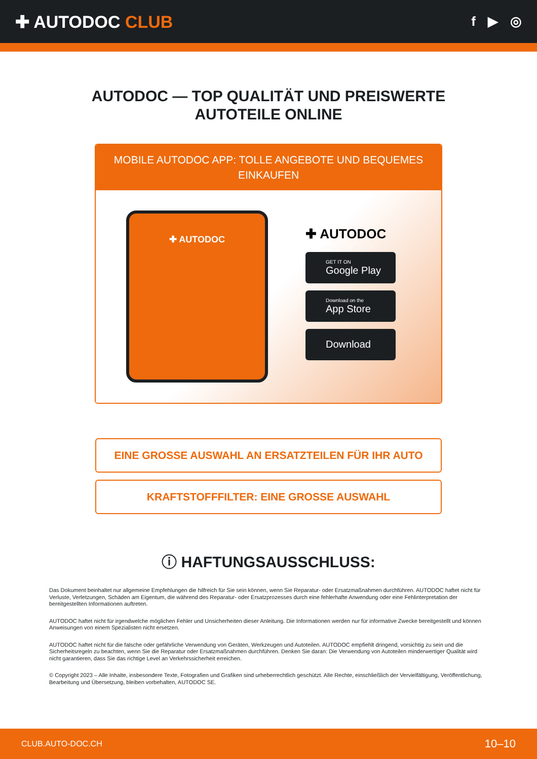✚ AUTODOC CLUB
f ▶ ◎
AUTODOC — TOP QUALITÄT UND PREISWERTE
AUTOTEILE ONLINE
MOBILE AUTODOC APP: TOLLE ANGEBOTE UND BEQUEMES EINKAUFEN
✚ AUTODOC
✚ AUTODOC
GET IT ON
Google Play
Download on the
App Store
Download
EINE GROSSE AUSWAHL AN ERSATZTEILEN FÜR IHR AUTO
KRAFTSTOFFFILTER: EINE GROSSE AUSWAHL
ⓘ HAFTUNGSAUSSCHLUSS:
Das Dokument beinhaltet nur allgemeine Empfehlungen die hilfreich für Sie sein können, wenn Sie Reparatur- oder Ersatzmaßnahmen durchführen. AUTODOC haftet nicht für Verluste, Verletzungen, Schäden am Eigentum, die während des Reparatur- oder Ersatzprozesses durch eine fehlerhafte Anwendung oder eine Fehlinterpretation der bereitgestellten Informationen auftreten.
AUTODOC haftet nicht für irgendwelche möglichen Fehler und Unsicherheiten dieser Anleitung. Die Informationen werden nur für informative Zwecke bereitgestellt und können Anweisungen von einem Spezialisten nicht ersetzen.
AUTODOC haftet nicht für die falsche oder gefährliche Verwendung von Geräten, Werkzeugen und Autoteilen. AUTODOC empfiehlt dringend, vorsichtig zu sein und die Sicherheitsregeln zu beachten, wenn Sie die Reparatur oder Ersatzmaßnahmen durchführen. Denken Sie daran: Die Verwendung von Autoteilen minderwertiger Qualität wird nicht garantieren, dass Sie das richtige Level an Verkehrssicherheit erreichen.
© Copyright 2023 – Alle Inhalte, insbesondere Texte, Fotografien und Grafiken sind urheberrechtlich geschützt. Alle Rechte, einschließlich der Vervielfältigung, Veröffentlichung, Bearbeitung und Übersetzung, bleiben vorbehalten, AUTODOC SE.
CLUB.AUTO-DOC.CH 10–10